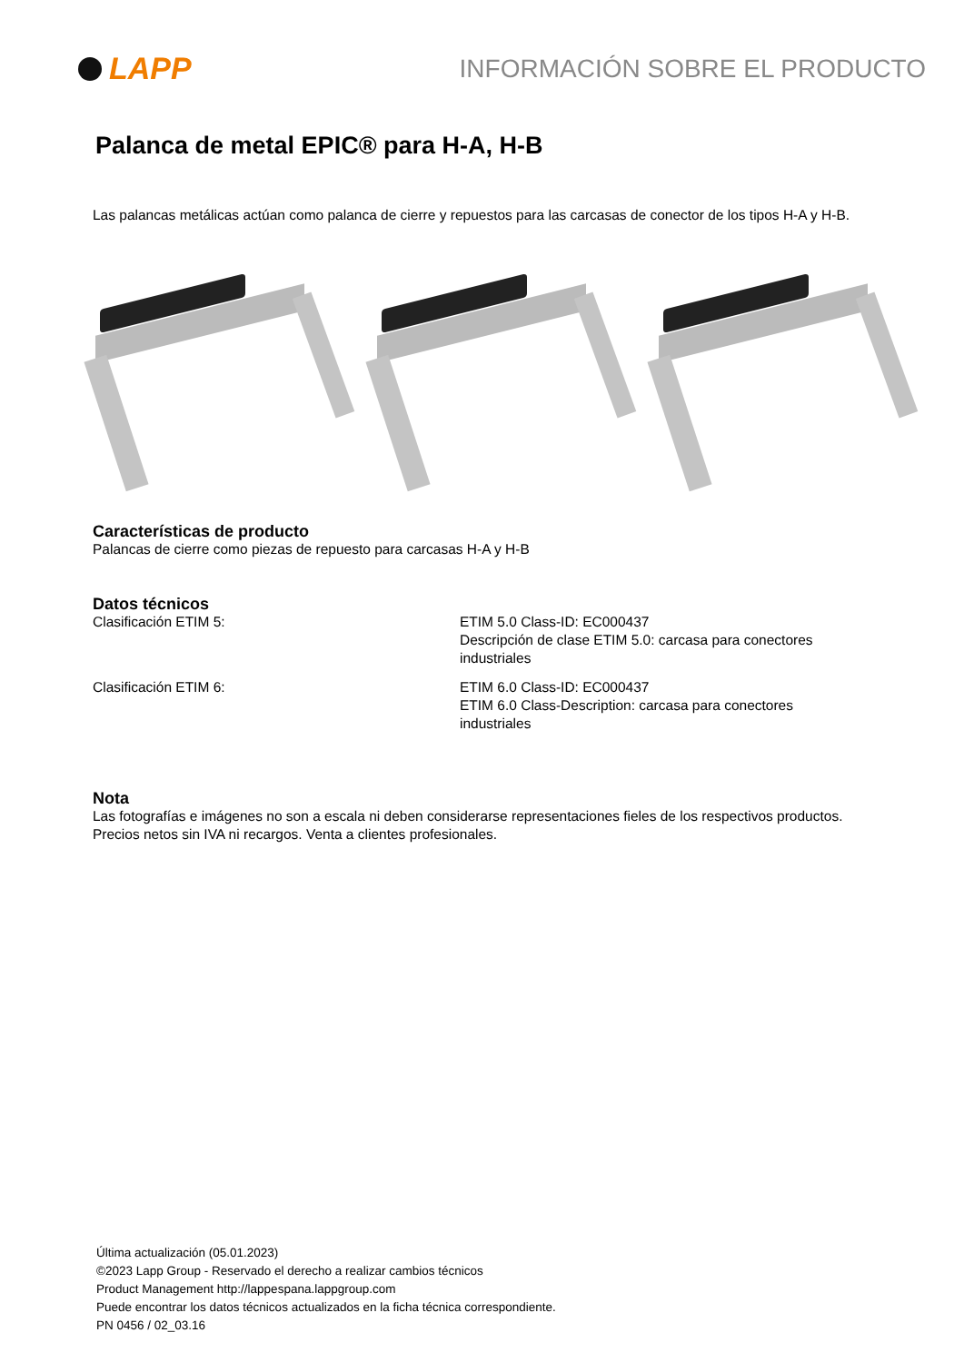LAPP
INFORMACIÓN SOBRE EL PRODUCTO
Palanca de metal EPIC® para H-A, H-B
Las palancas metálicas actúan como palanca de cierre y repuestos para las carcasas de conector de los tipos H-A y H-B.
Características de producto
Palancas de cierre como piezas de repuesto para carcasas H-A y H-B
Datos técnicos
| Clasificación ETIM 5: | ETIM 5.0 Class-ID: EC000437 Descripción de clase ETIM 5.0: carcasa para conectores industriales |
| Clasificación ETIM 6: | ETIM 6.0 Class-ID: EC000437 ETIM 6.0 Class-Description: carcasa para conectores industriales |
Nota
Las fotografías e imágenes no son a escala ni deben considerarse representaciones fieles de los respectivos productos.
Precios netos sin IVA ni recargos. Venta a clientes profesionales.
Última actualización (05.01.2023)
©2023 Lapp Group - Reservado el derecho a realizar cambios técnicos
Product Management http://lappespana.lappgroup.com
Puede encontrar los datos técnicos actualizados en la ficha técnica correspondiente.
PN 0456 / 02_03.16